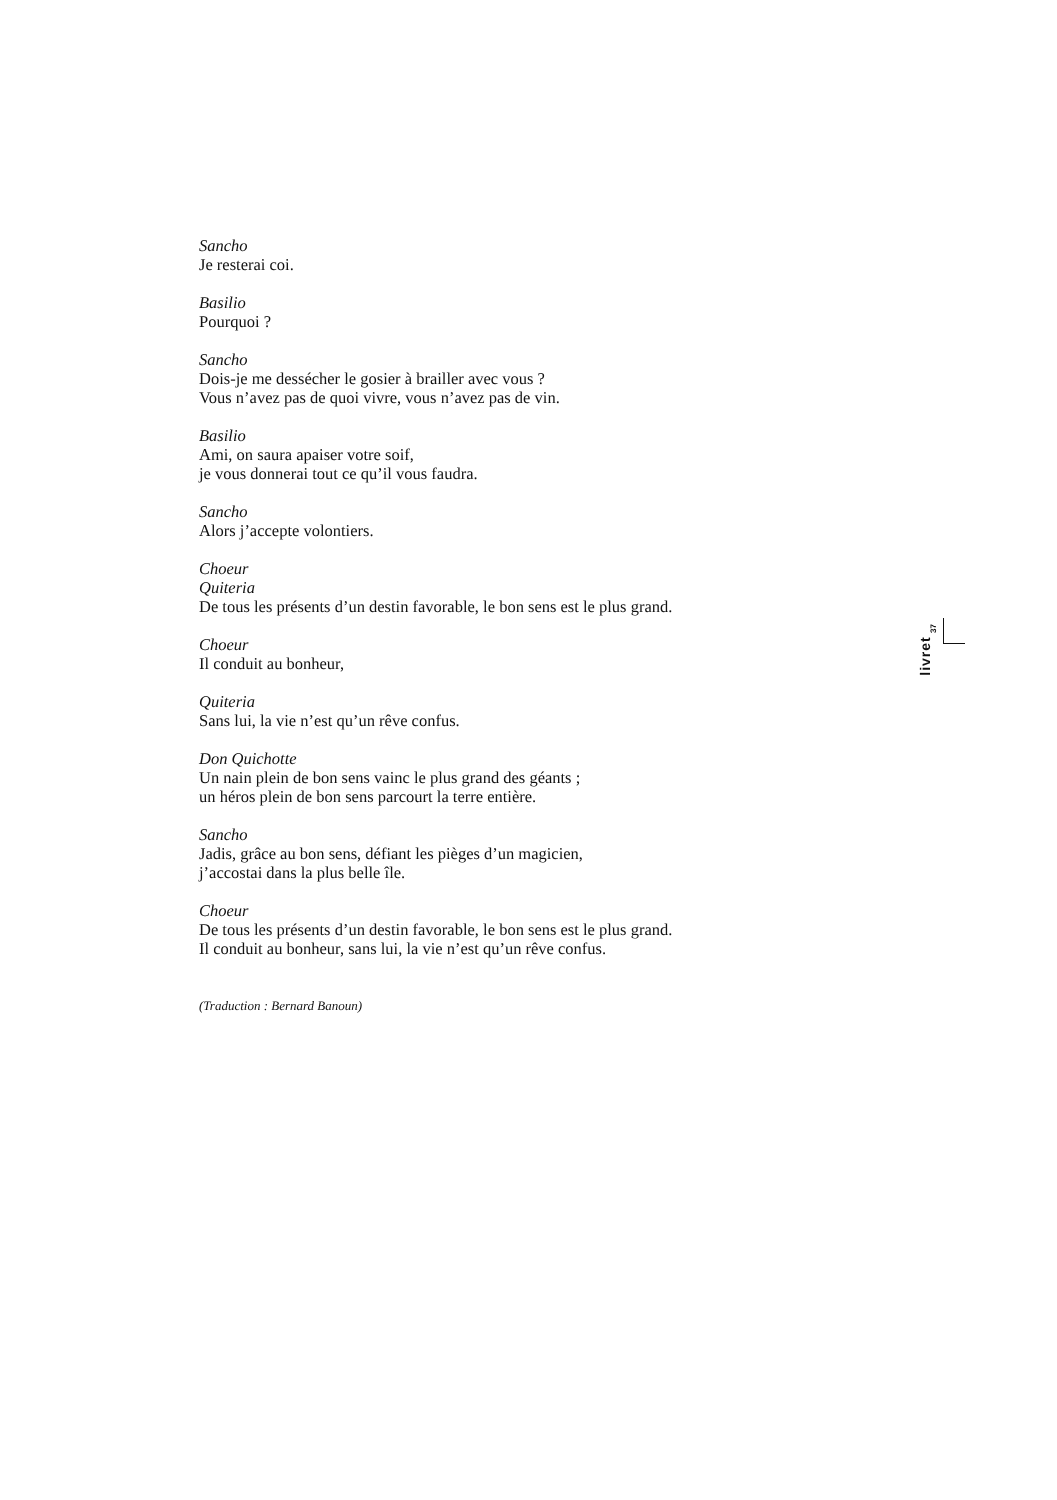Sancho
Je resterai coi.
Basilio
Pourquoi ?
Sancho
Dois-je me dessécher le gosier à brailler avec vous ?
Vous n’avez pas de quoi vivre, vous n’avez pas de vin.
Basilio
Ami, on saura apaiser votre soif,
je vous donnerai tout ce qu’il vous faudra.
Sancho
Alors j’accepte volontiers.
Choeur
Quiteria
De tous les présents d’un destin favorable, le bon sens est le plus grand.
Choeur
Il conduit au bonheur,
Quiteria
Sans lui, la vie n’est qu’un rêve confus.
Don Quichotte
Un nain plein de bon sens vainc le plus grand des géants ;
un héros plein de bon sens parcourt la terre entière.
Sancho
Jadis, grâce au bon sens, défiant les pièges d’un magicien,
j’accostai dans la plus belle île.
Choeur
De tous les présents d’un destin favorable, le bon sens est le plus grand.
Il conduit au bonheur, sans lui, la vie n’est qu’un rêve confus.
(Traduction : Bernard Banoun)
37
livret